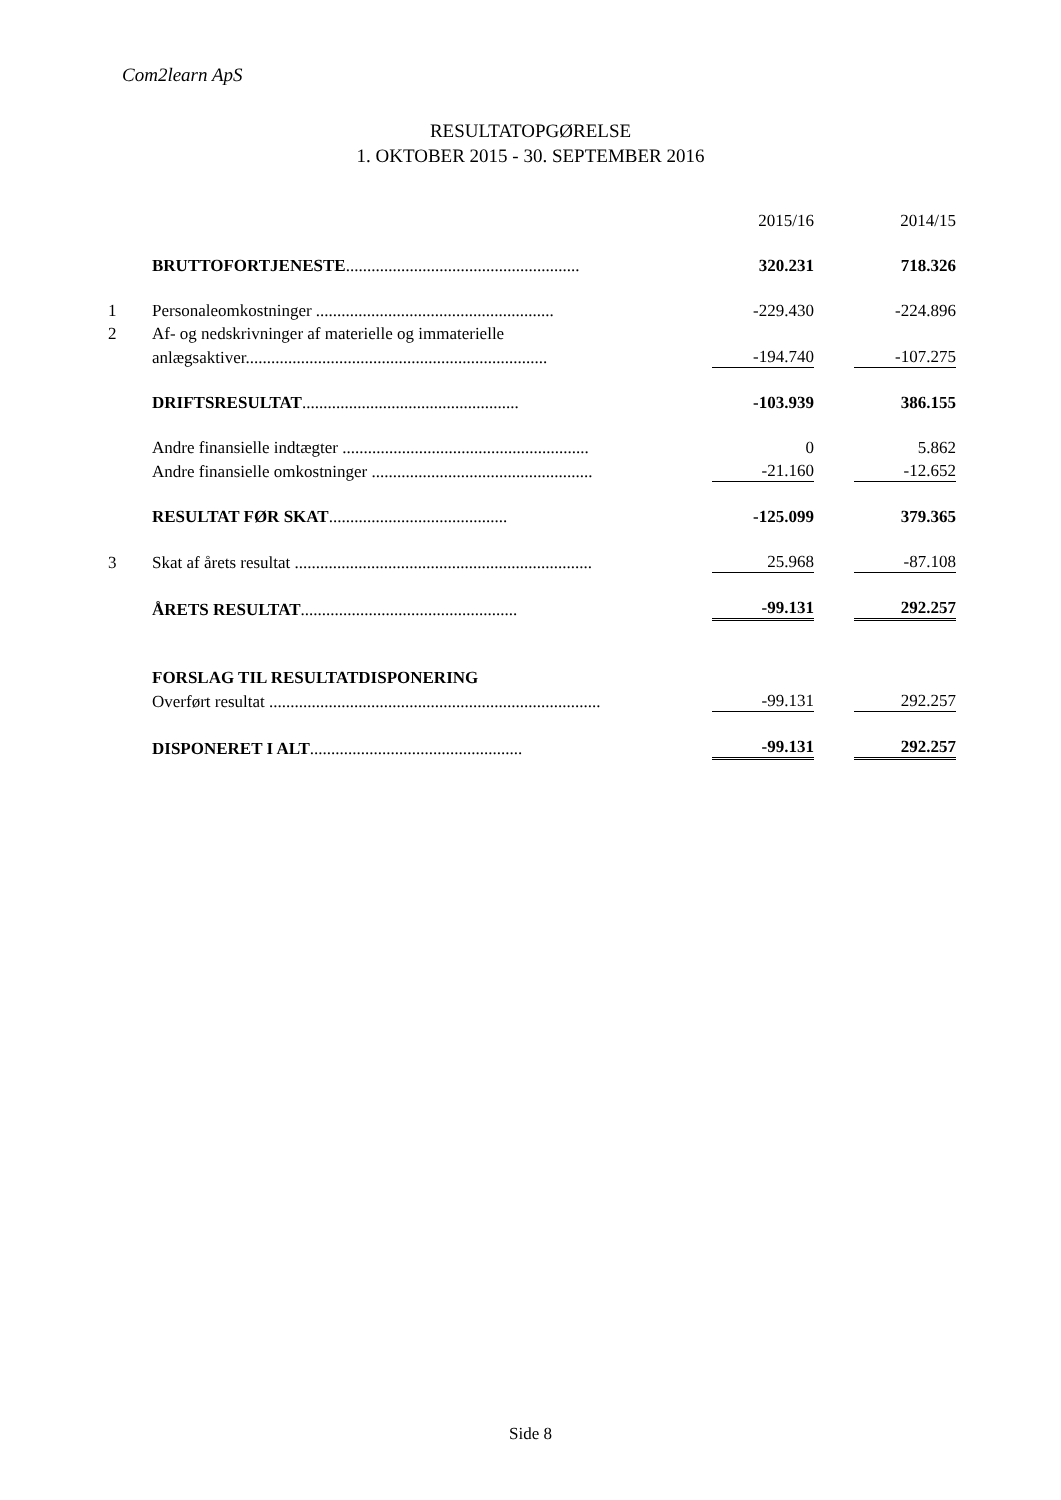Com2learn ApS
RESULTATOPGØRELSE
1. OKTOBER 2015 - 30. SEPTEMBER 2016
| | | 2015/16 | | 2014/15 |
| | BRUTTOFORTJENESTE ....................................................... | 320.231 | | 718.326 |
| 1 | Personaleomkostninger ........................................................ | -229.430 | | -224.896 |
| 2 | Af- og nedskrivninger af materielle og immaterielle | | | |
| | anlægsaktiver....................................................................... | -194.740 | | -107.275 |
| | DRIFTSRESULTAT ................................................... | -103.939 | | 386.155 |
| | Andre finansielle indtægter .......................................................... | 0 | | 5.862 |
| | Andre finansielle omkostninger .................................................... | -21.160 | | -12.652 |
| | RESULTAT FØR SKAT .......................................... | -125.099 | | 379.365 |
| 3 | Skat af årets resultat ...................................................................... | 25.968 | | -87.108 |
| | ÅRETS RESULTAT ................................................... | -99.131 | | 292.257 |
| | FORSLAG TIL RESULTATDISPONERING | | | |
| | Overført resultat .............................................................................. | -99.131 | | 292.257 |
| | DISPONERET I ALT .................................................. | -99.131 | | 292.257 |
Side 8